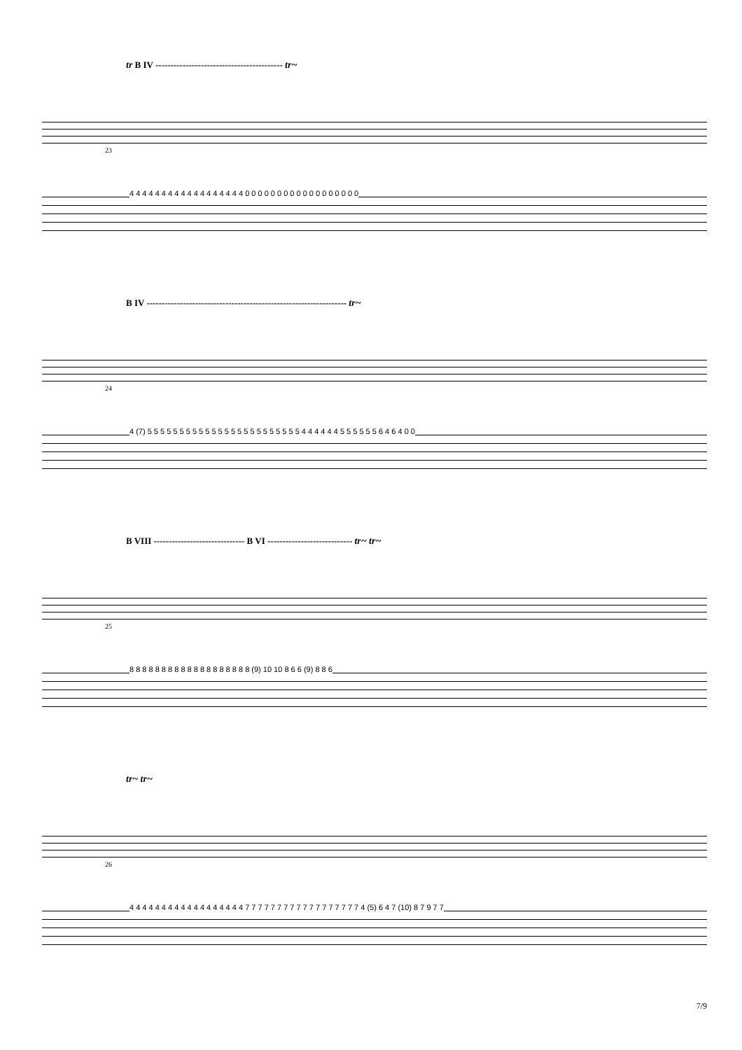tr B IV ------------------------------------------ tr~
23
4 4 4 4 4 4 4 4 4 4 4 4 4 4 4 4 4 4 0 0 0 0 0 0 0 0 0 0 0 0 0 0 0 0 0 0
B IV ------------------------------------------------------------------ tr~
24
4 (7) 5 5 5 5 5 5 5 5 5 5 5 5 5 5 5 5 5 5 5 5 5 5 5 5 4 4 4 4 4 4 5 5 5 5 5 5 6 4 6 4 0 0
B VIII ------------------------------ B VI ---------------------------- tr~ tr~
25
8 8 8 8 8 8 8 8 8 8 8 8 8 8 8 8 8 8 8 (9) 10 10 8 6 6 (9) 8 8 6
tr~ tr~
26
4 4 4 4 4 4 4 4 4 4 4 4 4 4 4 4 4 4 7 7 7 7 7 7 7 7 7 7 7 7 7 7 7 7 7 7 4 (5) 6 4 7 (10) 8 7 9 7 7
7/9